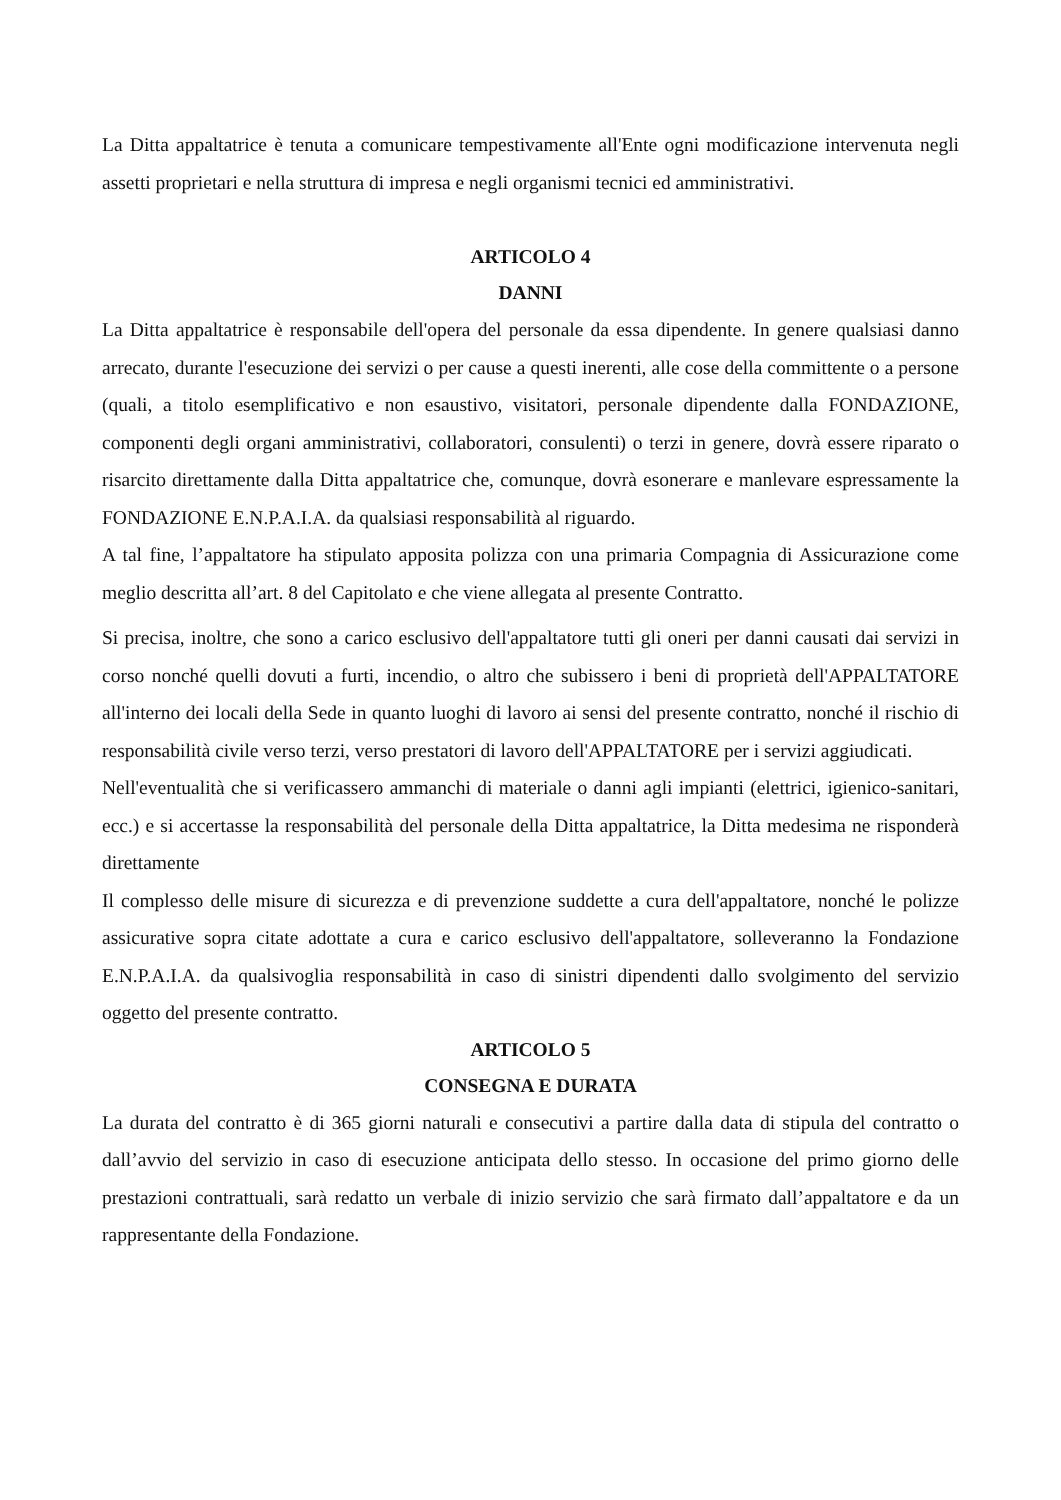La Ditta appaltatrice è tenuta a comunicare tempestivamente all'Ente ogni modificazione intervenuta negli assetti proprietari e nella struttura di impresa e negli organismi tecnici ed amministrativi.
ARTICOLO 4
DANNI
La Ditta appaltatrice è responsabile dell'opera del personale da essa dipendente. In genere qualsiasi danno arrecato, durante l'esecuzione dei servizi o per cause a questi inerenti, alle cose della committente o a persone (quali, a titolo esemplificativo e non esaustivo, visitatori, personale dipendente dalla FONDAZIONE, componenti degli organi amministrativi, collaboratori, consulenti) o terzi in genere, dovrà essere riparato o risarcito direttamente dalla Ditta appaltatrice che, comunque, dovrà esonerare e manlevare espressamente la FONDAZIONE E.N.P.A.I.A. da qualsiasi responsabilità al riguardo.
A tal fine, l’appaltatore ha stipulato apposita polizza con una primaria Compagnia di Assicurazione come meglio descritta all’art. 8 del Capitolato e che viene allegata al presente Contratto.
Si precisa, inoltre, che sono a carico esclusivo dell'appaltatore tutti gli oneri per danni causati dai servizi in corso nonché quelli dovuti a furti, incendio, o altro che subissero i beni di proprietà dell'APPALTATORE all'interno dei locali della Sede in quanto luoghi di lavoro ai sensi del presente contratto, nonché il rischio di responsabilità civile verso terzi, verso prestatori di lavoro dell'APPALTATORE per i servizi aggiudicati.
Nell'eventualità che si verificassero ammanchi di materiale o danni agli impianti (elettrici, igienico-sanitari, ecc.) e si accertasse la responsabilità del personale della Ditta appaltatrice, la Ditta medesima ne risponderà direttamente
Il complesso delle misure di sicurezza e di prevenzione suddette a cura dell'appaltatore, nonché le polizze assicurative sopra citate adottate a cura e carico esclusivo dell'appaltatore, solleveranno la Fondazione E.N.P.A.I.A. da qualsivoglia responsabilità in caso di sinistri dipendenti dallo svolgimento del servizio oggetto del presente contratto.
ARTICOLO 5
CONSEGNA E DURATA
La durata del contratto è di 365 giorni naturali e consecutivi a partire dalla data di stipula del contratto o dall’avvio del servizio in caso di esecuzione anticipata dello stesso. In occasione del primo giorno delle prestazioni contrattuali, sarà redatto un verbale di inizio servizio che sarà firmato dall’appaltatore e da un rappresentante della Fondazione.